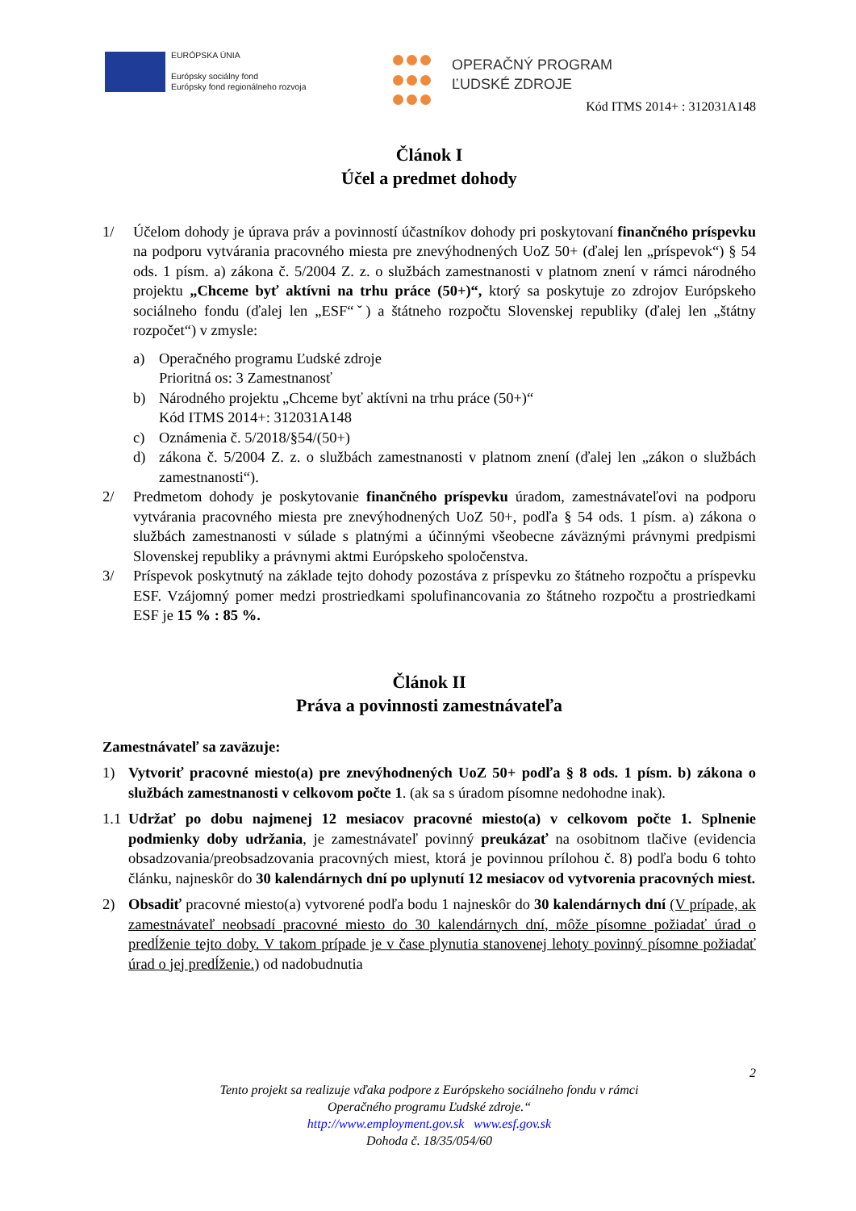EURÓPSKA ÚNIA
Európsky sociálny fond
Európsky fond regionálneho rozvoja
OPERAČNÝ PROGRAM
ĽUDSKÉ ZDROJE
Kód ITMS 2014+ : 312031A148
Článok I
Účel a predmet dohody
1/ Účelom dohody je úprava práv a povinností účastníkov dohody pri poskytovaní finančného príspevku na podporu vytvárania pracovného miesta pre znevýhodnených UoZ 50+ (ďalej len „príspevok“) § 54 ods. 1 písm. a) zákona č. 5/2004 Z. z. o službách zamestnanosti v platnom znení v rámci národného projektu „Chceme byť aktívni na trhu práce (50+)“, ktorý sa poskytuje zo zdrojov Európskeho sociálneho fondu (ďalej len „ESF“ˇ) a štátneho rozpočtu Slovenskej republiky (ďalej len „štátny rozpočet“) v zmysle:
a) Operačného programu Ľudské zdroje
Prioritná os: 3 Zamestnanosť
b) Národného projektu „Chceme byť aktívni na trhu práce (50+)“
Kód ITMS 2014+: 312031A148
c) Oznámenia č. 5/2018/§54/(50+)
d) zákona č. 5/2004 Z. z. o službách zamestnanosti v platnom znení (ďalej len „zákon o službách zamestnanosti“).
2/ Predmetom dohody je poskytovanie finančného príspevku úradom, zamestnávateľovi na podporu vytvárania pracovného miesta pre znevýhodnených UoZ 50+, podľa § 54 ods. 1 písm. a) zákona o službách zamestnanosti v súlade s platnými a účinnými všeobecne záväznými právnymi predpismi Slovenskej republiky a právnymi aktmi Európskeho spoločenstva.
3/ Príspevok poskytnutý na základe tejto dohody pozostáva z príspevku zo štátneho rozpočtu a príspevku ESF. Vzájomný pomer medzi prostriedkami spolufinancovania zo štátneho rozpočtu a prostriedkami ESF je 15 % : 85 %.
Článok II
Práva a povinnosti zamestnávateľa
Zamestnávateľ sa zaväzuje:
1) Vytvoriť pracovné miesto(a) pre znevýhodnených UoZ 50+ podľa § 8 ods. 1 písm. b) zákona o službách zamestnanosti v celkovom počte 1. (ak sa s úradom písomne nedohodne inak).
1.1
Udržať po dobu najmenej 12 mesiacov pracovné miesto(a) v celkovom počte 1. Splnenie podmienky doby udržania, je zamestnávateľ povinný preukázať na osobitnom tlačive (evidencia obsadzovania/preobsadzovania pracovných miest, ktorá je povinnou prílohou č. 8) podľa bodu 6 tohto článku, najneskôr do 30 kalendárnych dní po uplynutí 12 mesiacov od vytvorenia pracovných miest.
2) Obsadiť pracovné miesto(a) vytvorené podľa bodu 1 najneskôr do 30 kalendárnych dní (V prípade, ak zamestnávateľ neobsadí pracovné miesto do 30 kalendárnych dní, môže písomne požiadať úrad o predĺženie tejto doby. V takom prípade je v čase plynutia stanovenej lehoty povinný písomne požiadať úrad o jej predĺženie.) od nadobudnutia
2
Tento projekt sa realizuje vďaka podpore z Európskeho sociálneho fondu v rámci
Operačného programu Ľudské zdroje.“
http://www.employment.gov.sk www.esf.gov.sk
Dohoda č. 18/35/054/60